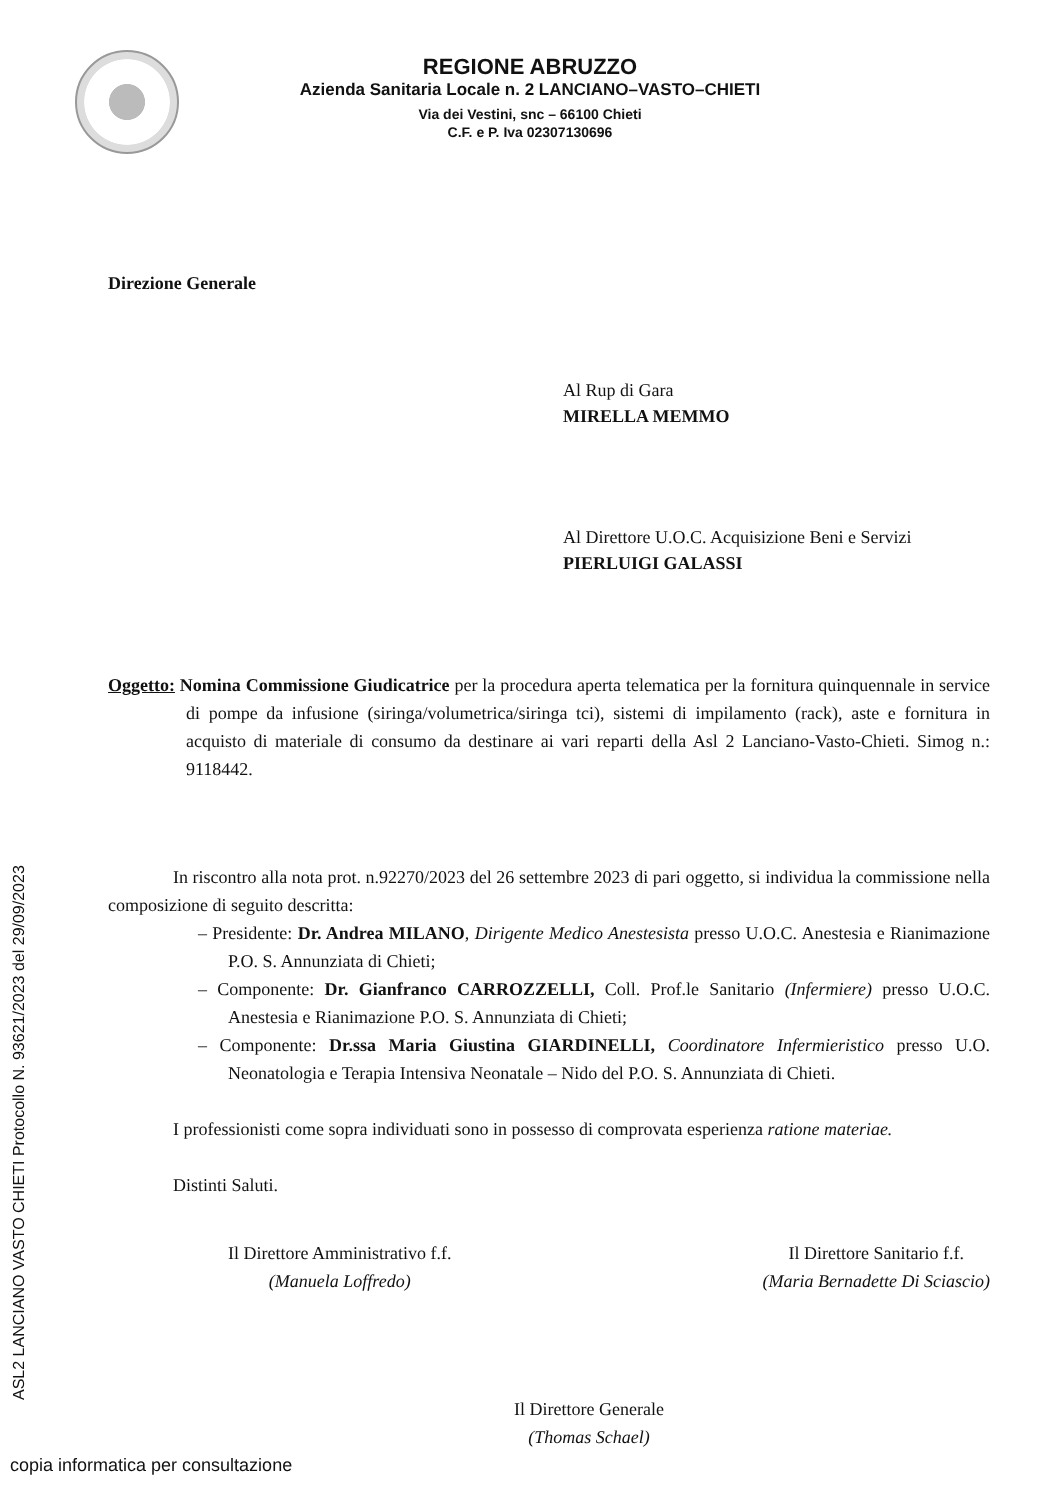REGIONE ABRUZZO
Azienda Sanitaria Locale n. 2 LANCIANO–VASTO–CHIETI
Via dei Vestini, snc – 66100 Chieti
C.F. e P. Iva 02307130696
Direzione Generale
Al Rup di Gara
MIRELLA MEMMO
Al Direttore U.O.C. Acquisizione Beni e Servizi
PIERLUIGI GALASSI
Oggetto: Nomina Commissione Giudicatrice per la procedura aperta telematica per la fornitura quinquennale in service di pompe da infusione (siringa/volumetrica/siringa tci), sistemi di impilamento (rack), aste e fornitura in acquisto di materiale di consumo da destinare ai vari reparti della Asl 2 Lanciano-Vasto-Chieti. Simog n.: 9118442.
In riscontro alla nota prot. n.92270/2023 del 26 settembre 2023 di pari oggetto, si individua la commissione nella composizione di seguito descritta:
– Presidente: Dr. Andrea MILANO, Dirigente Medico Anestesista presso U.O.C. Anestesia e Rianimazione P.O. S. Annunziata di Chieti;
– Componente: Dr. Gianfranco CARROZZELLI, Coll. Prof.le Sanitario (Infermiere) presso U.O.C. Anestesia e Rianimazione P.O. S. Annunziata di Chieti;
– Componente: Dr.ssa Maria Giustina GIARDINELLI, Coordinatore Infermieristico presso U.O. Neonatologia e Terapia Intensiva Neonatale – Nido del P.O. S. Annunziata di Chieti.
I professionisti come sopra individuati sono in possesso di comprovata esperienza ratione materiae.
Distinti Saluti.
Il Direttore Amministrativo f.f.
(Manuela Loffredo)
Il Direttore Sanitario f.f.
(Maria Bernadette Di Sciascio)
Il Direttore Generale
(Thomas Schael)
ASL2 LANCIANO VASTO CHIETI Protocollo N. 93621/2023 del 29/09/2023
copia informatica per consultazione